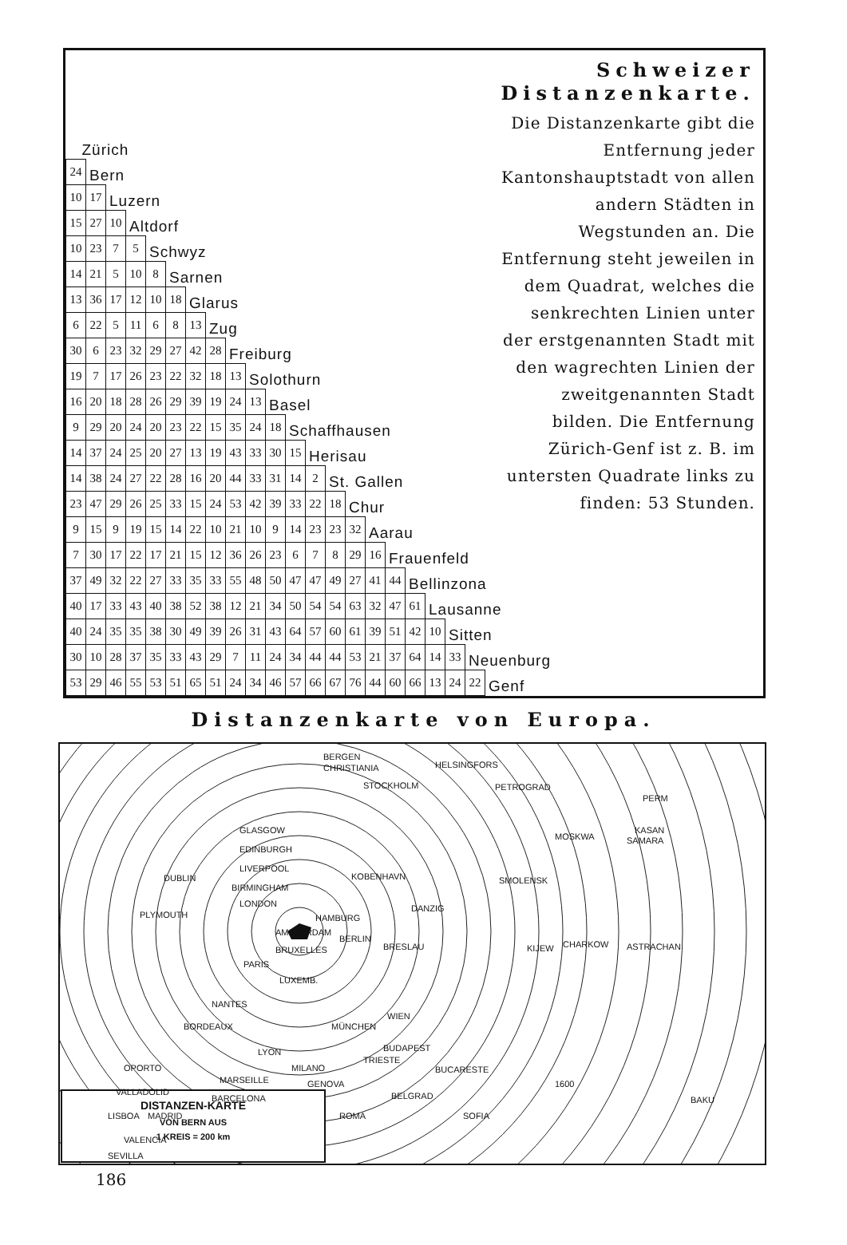| Zürich | | | | | | | | | | | | | | | | | | | | | Schweizer Distanzenkarte. Die Distanzenkarte gibt die Entfernung jeder Kantonshauptstadt von allen andern Städten in Wegstunden an. Die Entfernung steht jeweilen in dem Quadrat, welches die senkrechten Linien unter der erstgenannten Stadt mit den wagrechten Linien der zweitgenannten Stadt bilden. Die Entfernung Zürich-Genf ist z. B. im untersten Quadrate links zu finden: 53 Stunden. |
| 24 | Bern | | | | | | | | | | | | | | | | | | | | |
| 10 | 17 | Luzern | | | | | | | | | | | | | | | | | | | |
| 15 | 27 | 10 | Altdorf | | | | | | | | | | | | | | | | | | |
| 10 | 23 | 7 | 5 | Schwyz | | | | | | | | | | | | | | | | | |
| 14 | 21 | 5 | 10 | 8 | Sarnen | | | | | | | | | | | | | | | | |
| 13 | 36 | 17 | 12 | 10 | 18 | Glarus | | | | | | | | | | | | | | | |
| 6 | 22 | 5 | 11 | 6 | 8 | 13 | Zug | | | | | | | | | | | | | | |
| 30 | 6 | 23 | 32 | 29 | 27 | 42 | 28 | Freiburg | | | | | | | | | | | | | |
| 19 | 7 | 17 | 26 | 23 | 22 | 32 | 18 | 13 | Solothurn | | | | | | | | | | | | |
| 16 | 20 | 18 | 28 | 26 | 29 | 39 | 19 | 24 | 13 | Basel | | | | | | | | | | | |
| 9 | 29 | 20 | 24 | 20 | 23 | 22 | 15 | 35 | 24 | 18 | Schaffhausen | | | | | | | | | | |
| 14 | 37 | 24 | 25 | 20 | 27 | 13 | 19 | 43 | 33 | 30 | 15 | Herisau | | | | | | | | | |
| 14 | 38 | 24 | 27 | 22 | 28 | 16 | 20 | 44 | 33 | 31 | 14 | 2 | St. Gallen | | | | | | | | |
| 23 | 47 | 29 | 26 | 25 | 33 | 15 | 24 | 53 | 42 | 39 | 33 | 22 | 18 | Chur | | | | | | | |
| 9 | 15 | 9 | 19 | 15 | 14 | 22 | 10 | 21 | 10 | 9 | 14 | 23 | 23 | 32 | Aarau | | | | | | |
| 7 | 30 | 17 | 22 | 17 | 21 | 15 | 12 | 36 | 26 | 23 | 6 | 7 | 8 | 29 | 16 | Frauenfeld | | | | | |
| 37 | 49 | 32 | 22 | 27 | 33 | 35 | 33 | 55 | 48 | 50 | 47 | 47 | 49 | 27 | 41 | 44 | Bellinzona | | | | |
| 40 | 17 | 33 | 43 | 40 | 38 | 52 | 38 | 12 | 21 | 34 | 50 | 54 | 54 | 63 | 32 | 47 | 61 | Lausanne | | | |
| 40 | 24 | 35 | 35 | 38 | 30 | 49 | 39 | 26 | 31 | 43 | 64 | 57 | 60 | 61 | 39 | 51 | 42 | 10 | Sitten | | |
| 30 | 10 | 28 | 37 | 35 | 33 | 43 | 29 | 7 | 11 | 24 | 34 | 44 | 44 | 53 | 21 | 37 | 64 | 14 | 33 | Neuenburg | |
| 53 | 29 | 46 | 55 | 53 | 51 | 65 | 51 | 24 | 34 | 46 | 57 | 66 | 67 | 76 | 44 | 60 | 66 | 13 | 24 | 22 | Genf |
Distanzenkarte von Europa.
BERGEN
CHRISTIANIA
HELSINGFORS
STOCKHOLM
PETROGRAD
PERM
KASAN
GLASGOW
EDINBURGH
LIVERPOOL
DUBLIN
BIRMINGHAM
LONDON
PLYMOUTH
KOBENHAVN
DANZIG
HAMBURG
AMSTERDAM
BERLIN
BRESLAU
BRUXELLES
PARIS
LUXEMB.
NANTES
BORDEAUX
MÜNCHEN
WIEN
BUDAPEST
TRIESTE
LYON
MILANO
GENOVA
MARSEILLE
BARCELONA
OPORTO
VALLADOLID
LISBOA
MADRID
VALENCIA
SEVILLA
MOSKWA
SAMARA
SMOLENSK
KIJEW
CHARKOW
ASTRACHAN
BUCARESTE
BELGRAD
SOFIA
ROMA
BAKU
1600
DISTANZEN-KARTE
VON BERN AUS
1 KREIS = 200 km
186